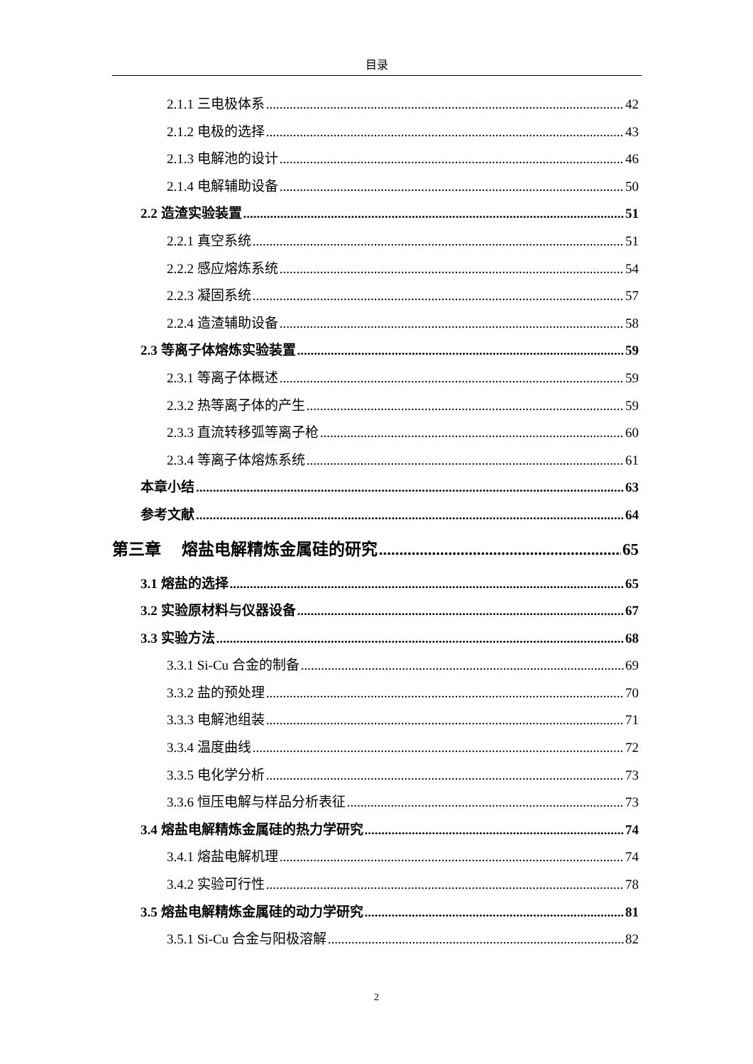目录
2.1.1 三电极体系 42
2.1.2 电极的选择 43
2.1.3 电解池的设计 46
2.1.4 电解辅助设备 50
2.2 造渣实验装置 51
2.2.1 真空系统 51
2.2.2 感应熔炼系统 54
2.2.3 凝固系统 57
2.2.4 造渣辅助设备 58
2.3 等离子体熔炼实验装置 59
2.3.1 等离子体概述 59
2.3.2 热等离子体的产生 59
2.3.3 直流转移弧等离子枪 60
2.3.4 等离子体熔炼系统 61
本章小结 63
参考文献 64
第三章 熔盐电解精炼金属硅的研究 65
3.1 熔盐的选择 65
3.2 实验原材料与仪器设备 67
3.3 实验方法 68
3.3.1 Si-Cu 合金的制备 69
3.3.2 盐的预处理 70
3.3.3 电解池组装 71
3.3.4 温度曲线 72
3.3.5 电化学分析 73
3.3.6 恒压电解与样品分析表征 73
3.4 熔盐电解精炼金属硅的热力学研究 74
3.4.1 熔盐电解机理 74
3.4.2 实验可行性 78
3.5 熔盐电解精炼金属硅的动力学研究 81
3.5.1 Si-Cu 合金与阳极溶解 82
2